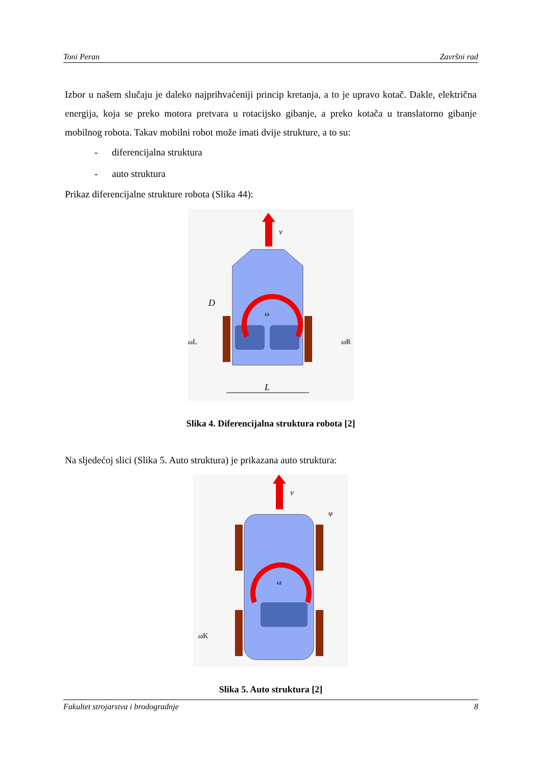Toni Peran Završni rad
Izbor u našem slučaju je daleko najprihvaćeniji princip kretanja, a to je upravo kotač. Dakle, električna energija, koja se preko motora pretvara u rotacijsko gibanje, a preko kotača u translatorno gibanje mobilnog robota. Takav mobilni robot može imati dvije strukture, a to su:
- diferencijalna struktura
- auto struktura
Prikaz diferencijalne strukture robota (Slika 44):
v
ω
D
ωL
ωR
L
Slika 4. Diferencijalna struktura robota [2]
Na sljedećoj slici (Slika 5. Auto struktura) je prikazana auto struktura:
v
ω
φ
ωK
Slika 5. Auto struktura [2]
Fakultet strojarstva i brodogradnje 8